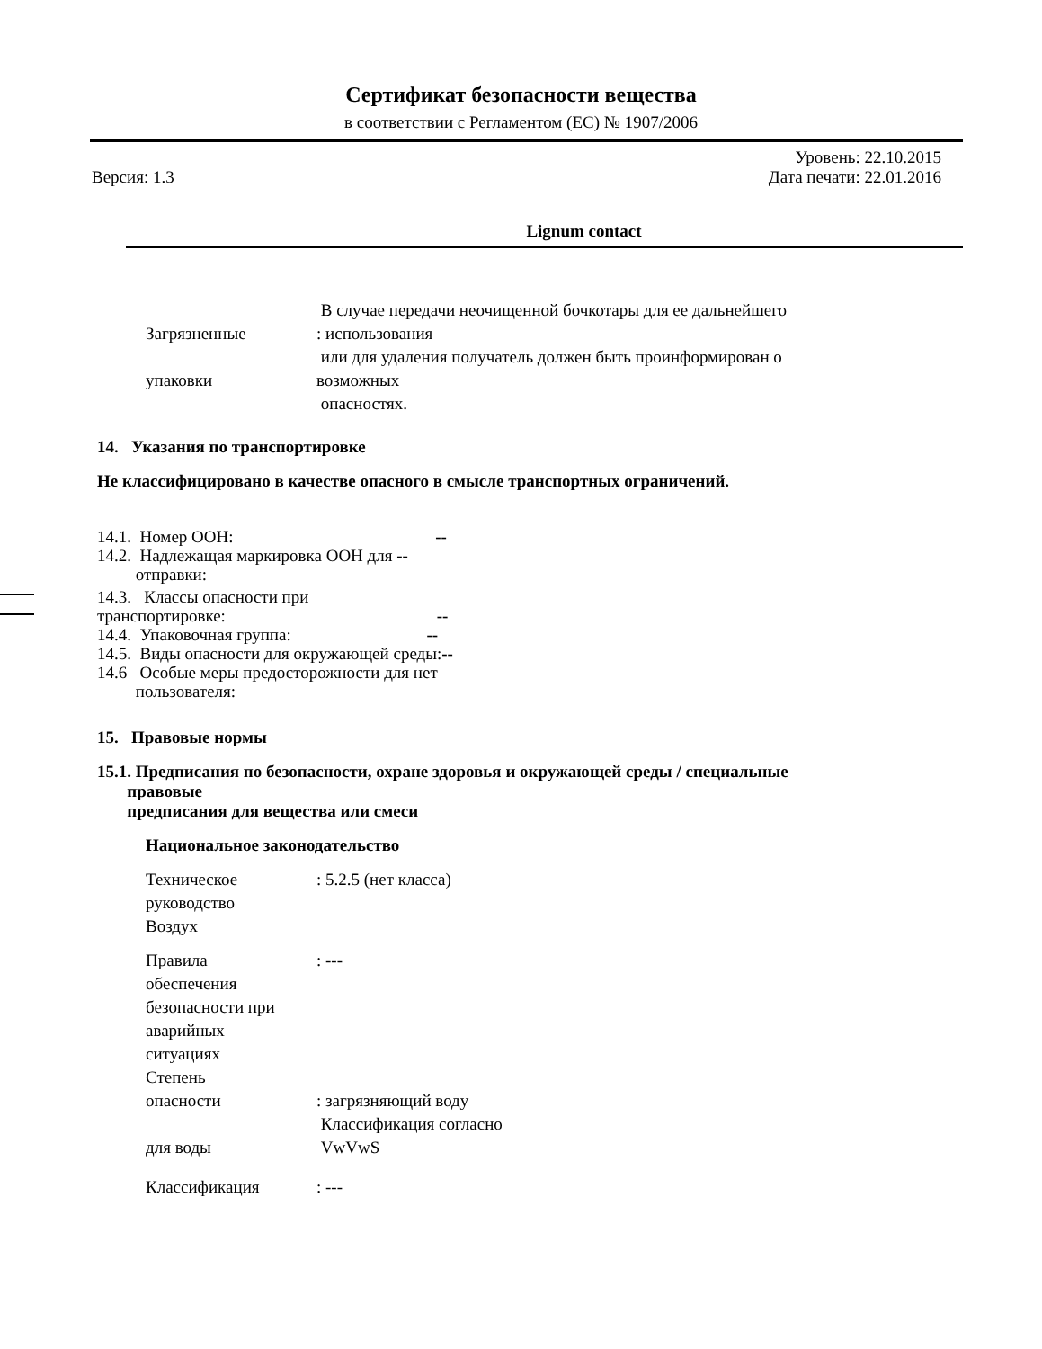Сертификат безопасности вещества
в соответствии с Регламентом (ЕС) № 1907/2006
Версия: 1.3
Уровень: 22.10.2015
Дата печати: 22.01.2016
Lignum contact
Загрязненные
упаковки
В случае передачи неочищенной бочкотары для ее дальнейшего
: использования
или для удаления получатель должен быть проинформирован о
возможных
опасностях.
14. Указания по транспортировке
Не классифицировано в качестве опасного в смысле транспортных ограничений.
14.1. Номер ООН: --
14.2. Надлежащая маркировка ООН для --
отправки:
14.3. Классы опасности при
транспортировке: --
14.4. Упаковочная группа: --
14.5. Виды опасности для окружающей среды:--
14.6 Особые меры предосторожности для нет
пользователя:
15. Правовые нормы
15.1. Предписания по безопасности, охране здоровья и окружающей среды / специальные
правовые
предписания для вещества или смеси
Национальное законодательство
Техническое
руководство
Воздух
: 5.2.5 (нет класса)
Правила
обеспечения
безопасности при
аварийных
ситуациях
Степень
опасности
для воды
: ---
: загрязняющий воду
Классификация согласно
VwVwS
Классификация : ---